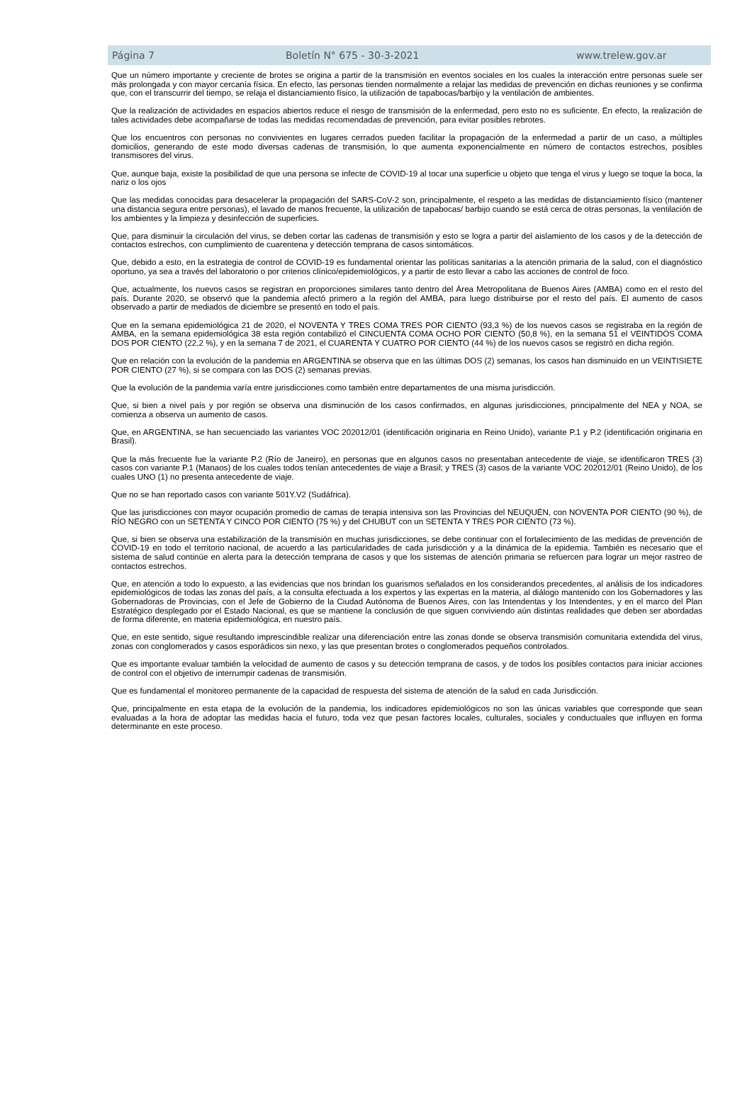Página 7 Boletín N° 675 - 30-3-2021 www.trelew.gov.ar
Que un número importante y creciente de brotes se origina a partir de la transmisión en eventos sociales en los cuales la interacción entre personas suele ser más prolongada y con mayor cercanía física. En efecto, las personas tienden normalmente a relajar las medidas de prevención en dichas reuniones y se confirma que, con el transcurrir del tiempo, se relaja el distanciamiento físico, la utilización de tapabocas/barbijo y la ventilación de ambientes.
Que la realización de actividades en espacios abiertos reduce el riesgo de transmisión de la enfermedad, pero esto no es suficiente. En efecto, la realización de tales actividades debe acompañarse de todas las medidas recomendadas de prevención, para evitar posibles rebrotes.
Que los encuentros con personas no convivientes en lugares cerrados pueden facilitar la propagación de la enfermedad a partir de un caso, a múltiples domicilios, generando de este modo diversas cadenas de transmisión, lo que aumenta exponencialmente en número de contactos estrechos, posibles transmisores del virus.
Que, aunque baja, existe la posibilidad de que una persona se infecte de COVID-19 al tocar una superficie u objeto que tenga el virus y luego se toque la boca, la nariz o los ojos
Que las medidas conocidas para desacelerar la propagación del SARS-CoV-2 son, principalmente, el respeto a las medidas de distanciamiento físico (mantener una distancia segura entre personas), el lavado de manos frecuente, la utilización de tapabocas/ barbijo cuando se está cerca de otras personas, la ventilación de los ambientes y la limpieza y desinfección de superficies.
Que, para disminuir la circulación del virus, se deben cortar las cadenas de transmisión y esto se logra a partir del aislamiento de los casos y de la detección de contactos estrechos, con cumplimiento de cuarentena y detección temprana de casos sintomáticos.
Que, debido a esto, en la estrategia de control de COVID-19 es fundamental orientar las políticas sanitarias a la atención primaria de la salud, con el diagnóstico oportuno, ya sea a través del laboratorio o por criterios clínico/epidemiológicos, y a partir de esto llevar a cabo las acciones de control de foco.
Que, actualmente, los nuevos casos se registran en proporciones similares tanto dentro del Área Metropolitana de Buenos Aires (AMBA) como en el resto del país. Durante 2020, se observó que la pandemia afectó primero a la región del AMBA, para luego distribuirse por el resto del país. El aumento de casos observado a partir de mediados de diciembre se presentó en todo el país.
Que en la semana epidemiológica 21 de 2020, el NOVENTA Y TRES COMA TRES POR CIENTO (93,3 %) de los nuevos casos se registraba en la región de AMBA, en la semana epidemiológica 38 esta región contabilizó el CINCUENTA COMA OCHO POR CIENTO (50,8 %), en la semana 51 el VEINTIDÓS COMA DOS POR CIENTO (22,2 %), y en la semana 7 de 2021, el CUARENTA Y CUATRO POR CIENTO (44 %) de los nuevos casos se registró en dicha región.
Que en relación con la evolución de la pandemia en ARGENTINA se observa que en las últimas DOS (2) semanas, los casos han disminuido en un VEINTISIETE POR CIENTO (27 %), si se compara con las DOS (2) semanas previas.
Que la evolución de la pandemia varía entre jurisdicciones como también entre departamentos de una misma jurisdicción.
Que, si bien a nivel país y por región se observa una disminución de los casos confirmados, en algunas jurisdicciones, principalmente del NEA y NOA, se comienza a observa un aumento de casos.
Que, en ARGENTINA, se han secuenciado las variantes VOC 202012/01 (identificación originaria en Reino Unido), variante P.1 y P.2 (identificación originaria en Brasil).
Que la más frecuente fue la variante P.2 (Río de Janeiro), en personas que en algunos casos no presentaban antecedente de viaje, se identificaron TRES (3) casos con variante P.1 (Manaos) de los cuales todos tenían antecedentes de viaje a Brasil; y TRES (3) casos de la variante VOC 202012/01 (Reino Unido), de los cuales UNO (1) no presenta antecedente de viaje.
Que no se han reportado casos con variante 501Y.V2 (Sudáfrica).
Que las jurisdicciones con mayor ocupación promedio de camas de terapia intensiva son las Provincias del NEUQUÉN, con NOVENTA POR CIENTO (90 %), de RÍO NEGRO con un SETENTA Y CINCO POR CIENTO (75 %) y del CHUBUT con un SETENTA Y TRES POR CIENTO (73 %).
Que, si bien se observa una estabilización de la transmisión en muchas jurisdicciones, se debe continuar con el fortalecimiento de las medidas de prevención de COVID-19 en todo el territorio nacional, de acuerdo a las particularidades de cada jurisdicción y a la dinámica de la epidemia. También es necesario que el sistema de salud continúe en alerta para la detección temprana de casos y que los sistemas de atención primaria se refuercen para lograr un mejor rastreo de contactos estrechos.
Que, en atención a todo lo expuesto, a las evidencias que nos brindan los guarismos señalados en los considerandos precedentes, al análisis de los indicadores epidemiológicos de todas las zonas del país, a la consulta efectuada a los expertos y las expertas en la materia, al diálogo mantenido con los Gobernadores y las Gobernadoras de Provincias, con el Jefe de Gobierno de la Ciudad Autónoma de Buenos Aires, con las Intendentas y los Intendentes, y en el marco del Plan Estratégico desplegado por el Estado Nacional, es que se mantiene la conclusión de que siguen conviviendo aún distintas realidades que deben ser abordadas de forma diferente, en materia epidemiológica, en nuestro país.
Que, en este sentido, sigue resultando imprescindible realizar una diferenciación entre las zonas donde se observa transmisión comunitaria extendida del virus, zonas con conglomerados y casos esporádicos sin nexo, y las que presentan brotes o conglomerados pequeños controlados.
Que es importante evaluar también la velocidad de aumento de casos y su detección temprana de casos, y de todos los posibles contactos para iniciar acciones de control con el objetivo de interrumpir cadenas de transmisión.
Que es fundamental el monitoreo permanente de la capacidad de respuesta del sistema de atención de la salud en cada Jurisdicción.
Que, principalmente en esta etapa de la evolución de la pandemia, los indicadores epidemiológicos no son las únicas variables que corresponde que sean evaluadas a la hora de adoptar las medidas hacia el futuro, toda vez que pesan factores locales, culturales, sociales y conductuales que influyen en forma determinante en este proceso.